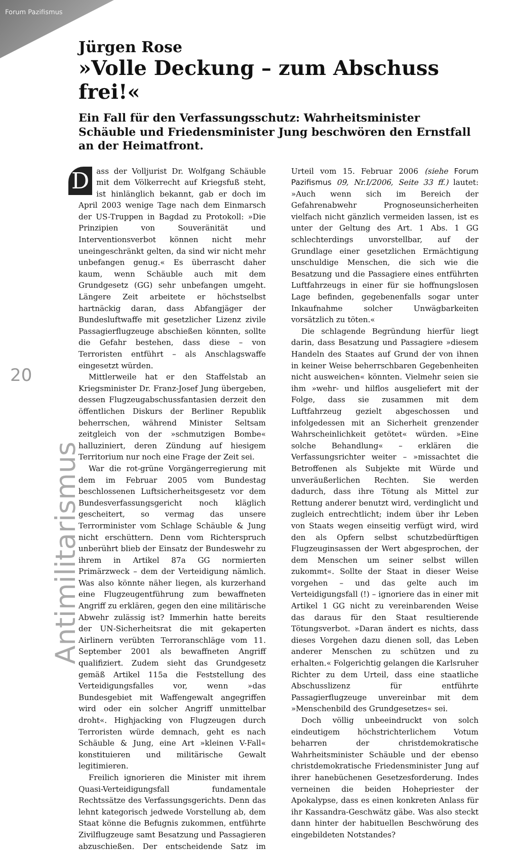Forum Pazifismus
20
Antimilitarismus
Jürgen Rose
»Volle Deckung – zum Abschuss frei!«
Ein Fall für den Verfassungsschutz: Wahrheitsminister Schäuble und Friedensminister Jung beschwören den Ernstfall an der Heimatfront.
Dass der Volljurist Dr. Wolfgang Schäuble mit dem Völkerrecht auf Kriegsfuß steht, ist hinlänglich bekannt, gab er doch im April 2003 wenige Tage nach dem Einmarsch der US-Truppen in Bagdad zu Protokoll: »Die Prinzipien von Souveränität und Interventionsverbot können nicht mehr uneingeschränkt gelten, da sind wir nicht mehr unbefangen genug.« Es überrascht daher kaum, wenn Schäuble auch mit dem Grundgesetz (GG) sehr unbefangen umgeht. Längere Zeit arbeitete er höchstselbst hartnäckig daran, dass Abfangjäger der Bundesluftwaffe mit gesetzlicher Lizenz zivile Passagierflugzeuge abschießen könnten, sollte die Gefahr bestehen, dass diese – von Terroristen entführt – als Anschlagswaffe eingesetzt würden.
Mittlerweile hat er den Staffelstab an Kriegsminister Dr. Franz-Josef Jung übergeben, dessen Flugzeugabschussfantasien derzeit den öffentlichen Diskurs der Berliner Republik beherrschen, während Minister Seltsam zeitgleich von der »schmutzigen Bombe« halluziniert, deren Zündung auf hiesigem Territorium nur noch eine Frage der Zeit sei.
War die rot-grüne Vorgängerregierung mit dem im Februar 2005 vom Bundestag beschlossenen Luftsicherheitsgesetz vor dem Bundesverfassungsgericht noch kläglich gescheitert, so vermag das unsere Terrorminister vom Schlage Schäuble & Jung nicht erschüttern. Denn vom Richterspruch unberührt blieb der Einsatz der Bundeswehr zu ihrem in Artikel 87a GG normierten Primärzweck – dem der Verteidigung nämlich. Was also könnte näher liegen, als kurzerhand eine Flugzeugentführung zum bewaffneten Angriff zu erklären, gegen den eine militärische Abwehr zulässig ist? Immerhin hatte bereits der UN-Sicherheitsrat die mit gekaperten Airlinern verübten Terroranschläge vom 11. September 2001 als bewaffneten Angriff qualifiziert. Zudem sieht das Grundgesetz gemäß Artikel 115a die Feststellung des Verteidigungsfalles vor, wenn »das Bundesgebiet mit Waffengewalt angegriffen wird oder ein solcher Angriff unmittelbar droht«. Highjacking von Flugzeugen durch Terroristen würde demnach, geht es nach Schäuble & Jung, eine Art »kleinen V-Fall« konstituieren und militärische Gewalt legitimieren.
Freilich ignorieren die Minister mit ihrem Quasi-Verteidigungsfall fundamentale Rechtssätze des Verfassungsgerichts. Denn das lehnt kategorisch jedwede Vorstellung ab, dem Staat könne die Befugnis zukommen, entführte Zivilflugzeuge samt Besatzung und Passagieren abzuschießen. Der entscheidende Satz im Urteil vom 15. Februar 2006 (siehe Forum Pazifismus 09, Nr.I/2006, Seite 33 ff.) lautet: »Auch wenn sich im Bereich der Gefahrenabwehr Prognoseunsicherheiten vielfach nicht gänzlich vermeiden lassen, ist es unter der Geltung des Art. 1 Abs. 1 GG schlechterdings unvorstellbar, auf der Grundlage einer gesetzlichen Ermächtigung unschuldige Menschen, die sich wie die Besatzung und die Passagiere eines entführten Luftfahrzeugs in einer für sie hoffnungslosen Lage befinden, gegebenenfalls sogar unter Inkaufnahme solcher Unwägbarkeiten vorsätzlich zu töten.«
Die schlagende Begründung hierfür liegt darin, dass Besatzung und Passagiere »diesem Handeln des Staates auf Grund der von ihnen in keiner Weise beherrschbaren Gegebenheiten nicht ausweichen« könnten. Vielmehr seien sie ihm »wehr- und hilflos ausgeliefert mit der Folge, dass sie zusammen mit dem Luftfahrzeug gezielt abgeschossen und infolgedessen mit an Sicherheit grenzender Wahrscheinlichkeit getötet« würden. »Eine solche Behandlung« – erklären die Verfassungsrichter weiter – »missachtet die Betroffenen als Subjekte mit Würde und unveräußerlichen Rechten. Sie werden dadurch, dass ihre Tötung als Mittel zur Rettung anderer benutzt wird, verdinglicht und zugleich entrechtlicht; indem über ihr Leben von Staats wegen einseitig verfügt wird, wird den als Opfern selbst schutzbedürftigen Flugzeuginsassen der Wert abgesprochen, der dem Menschen um seiner selbst willen zukommt«. Sollte der Staat in dieser Weise vorgehen – und das gelte auch im Verteidigungsfall (!) – ignoriere das in einer mit Artikel 1 GG nicht zu vereinbarenden Weise das daraus für den Staat resultierende Tötungsverbot. »Daran ändert es nichts, dass dieses Vorgehen dazu dienen soll, das Leben anderer Menschen zu schützen und zu erhalten.« Folgerichtig gelangen die Karlsruher Richter zu dem Urteil, dass eine staatliche Abschusslizenz für entführte Passagierflugzeuge unvereinbar mit dem »Menschenbild des Grundgesetzes« sei.
Doch völlig unbeeindruckt von solch eindeutigem höchstrichterlichem Votum beharren der christdemokratische Wahrheitsminister Schäuble und der ebenso christdemokratische Friedensminister Jung auf ihrer hanebüchenen Gesetzesforderung. Indes verneinen die beiden Hohepriester der Apokalypse, dass es einen konkreten Anlass für ihr Kassandra-Geschwätz gäbe. Was also steckt dann hinter der habituellen Beschwörung des eingebildeten Notstandes?